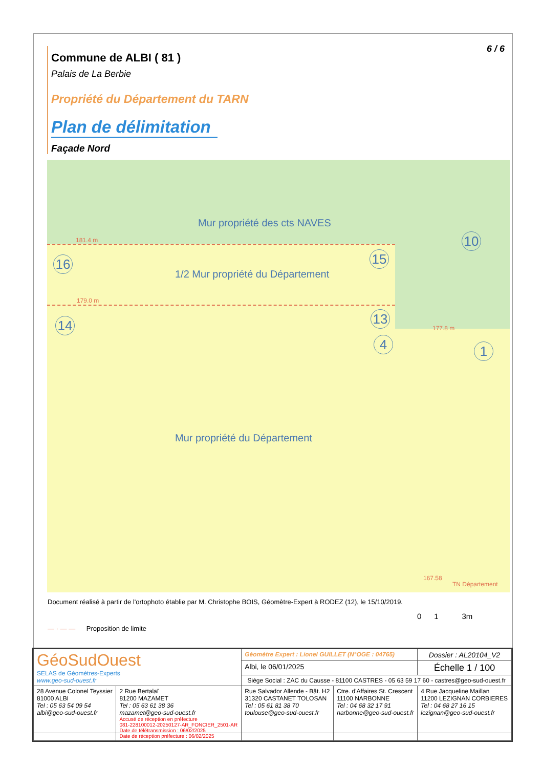6 / 6
Commune de ALBI ( 81 )
Palais de La Berbie
Propriété du Département du TARN
Plan de délimitation
Façade Nord
Mur propriété des cts NAVES
181.4 m
16 15
10
1/2 Mur propriété du Département
179.0 m
14 13
177.8 m
4 1
Mur propriété du Département
167.58
TN Département
Document réalisé à partir de l'ortophoto établie par M. Christophe BOIS, Géomètre-Expert à RODEZ (12), le 15/10/2019.
— · — — Proposition de limite
0 1 3m
| GéoSudOuest SELAS de Géomètres-Experts www.geo-sud-ouest.fr | | Géomètre Expert : Lionel GUILLET (N°OGE : 04765) | | Dossier : AL20104_V2 |
| | | Albi, le 06/01/2025 | | Échelle 1 / 100 |
| | | Siège Social : ZAC du Causse - 81100 CASTRES - 05 63 59 17 60 - castres@geo-sud-ouest.fr | | |
| 28 Avenue Colonel Teyssier 81000 ALBI Tel : 05 63 54 09 54 albi@geo-sud-ouest.fr | 2 Rue Bertalaï 81200 MAZAMET Tel : 05 63 61 38 36 mazamet@geo-sud-ouest.fr Accusé de réception en préfecture 081-228100012-20250127-AR_FONCIER_2501-AR Date de télétransmission : 06/02/2025 Date de réception préfecture : 06/02/2025 | Rue Salvador Allende - Bât. H2 31320 CASTANET TOLOSAN Tel : 05 61 81 38 70 toulouse@geo-sud-ouest.fr | Ctre. d'Affaires St. Crescent 11100 NARBONNE Tel : 04 68 32 17 91 narbonne@geo-sud-ouest.fr | 4 Rue Jacqueline Maillan 11200 LEZIGNAN CORBIERES Tel : 04 68 27 16 15 lezignan@geo-sud-ouest.fr |